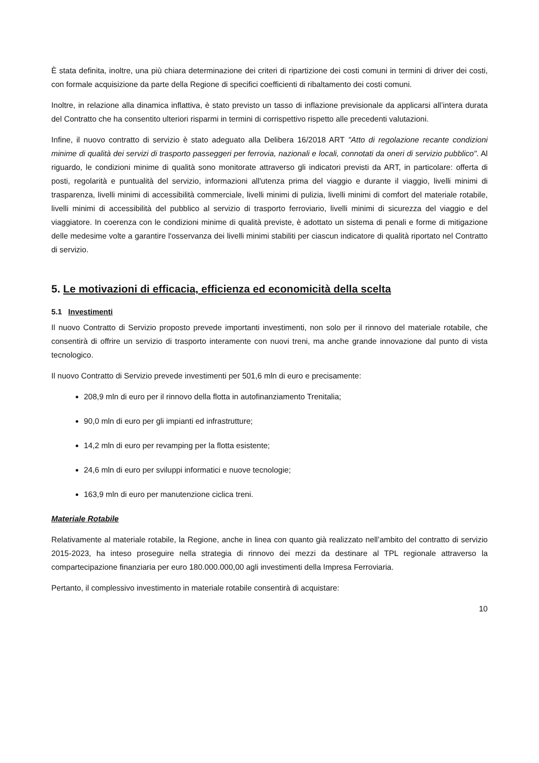È stata definita, inoltre, una più chiara determinazione dei criteri di ripartizione dei costi comuni in termini di driver dei costi, con formale acquisizione da parte della Regione di specifici coefficienti di ribaltamento dei costi comuni.
Inoltre, in relazione alla dinamica inflattiva, è stato previsto un tasso di inflazione previsionale da applicarsi all’intera durata del Contratto che ha consentito ulteriori risparmi in termini di corrispettivo rispetto alle precedenti valutazioni.
Infine, il nuovo contratto di servizio è stato adeguato alla Delibera 16/2018 ART "Atto di regolazione recante condizioni minime di qualità dei servizi di trasporto passeggeri per ferrovia, nazionali e locali, connotati da oneri di servizio pubblico". Al riguardo, le condizioni minime di qualità sono monitorate attraverso gli indicatori previsti da ART, in particolare: offerta di posti, regolarità e puntualità del servizio, informazioni all'utenza prima del viaggio e durante il viaggio, livelli minimi di trasparenza, livelli minimi di accessibilità commerciale, livelli minimi di pulizia, livelli minimi di comfort del materiale rotabile, livelli minimi di accessibilità del pubblico al servizio di trasporto ferroviario, livelli minimi di sicurezza del viaggio e del viaggiatore. In coerenza con le condizioni minime di qualità previste, è adottato un sistema di penali e forme di mitigazione delle medesime volte a garantire l'osservanza dei livelli minimi stabiliti per ciascun indicatore di qualità riportato nel Contratto di servizio.
5. Le motivazioni di efficacia, efficienza ed economicità della scelta
5.1 Investimenti
Il nuovo Contratto di Servizio proposto prevede importanti investimenti, non solo per il rinnovo del materiale rotabile, che consentirà di offrire un servizio di trasporto interamente con nuovi treni, ma anche grande innovazione dal punto di vista tecnologico.
Il nuovo Contratto di Servizio prevede investimenti per 501,6 mln di euro e precisamente:
208,9 mln di euro per il rinnovo della flotta in autofinanziamento Trenitalia;
90,0 mln di euro per gli impianti ed infrastrutture;
14,2 mln di euro per revamping per la flotta esistente;
24,6 mln di euro per sviluppi informatici e nuove tecnologie;
163,9 mln di euro per manutenzione ciclica treni.
Materiale Rotabile
Relativamente al materiale rotabile, la Regione, anche in linea con quanto già realizzato nell’ambito del contratto di servizio 2015-2023, ha inteso proseguire nella strategia di rinnovo dei mezzi da destinare al TPL regionale attraverso la compartecipazione finanziaria per euro 180.000.000,00 agli investimenti della Impresa Ferroviaria.
Pertanto, il complessivo investimento in materiale rotabile consentirà di acquistare:
10